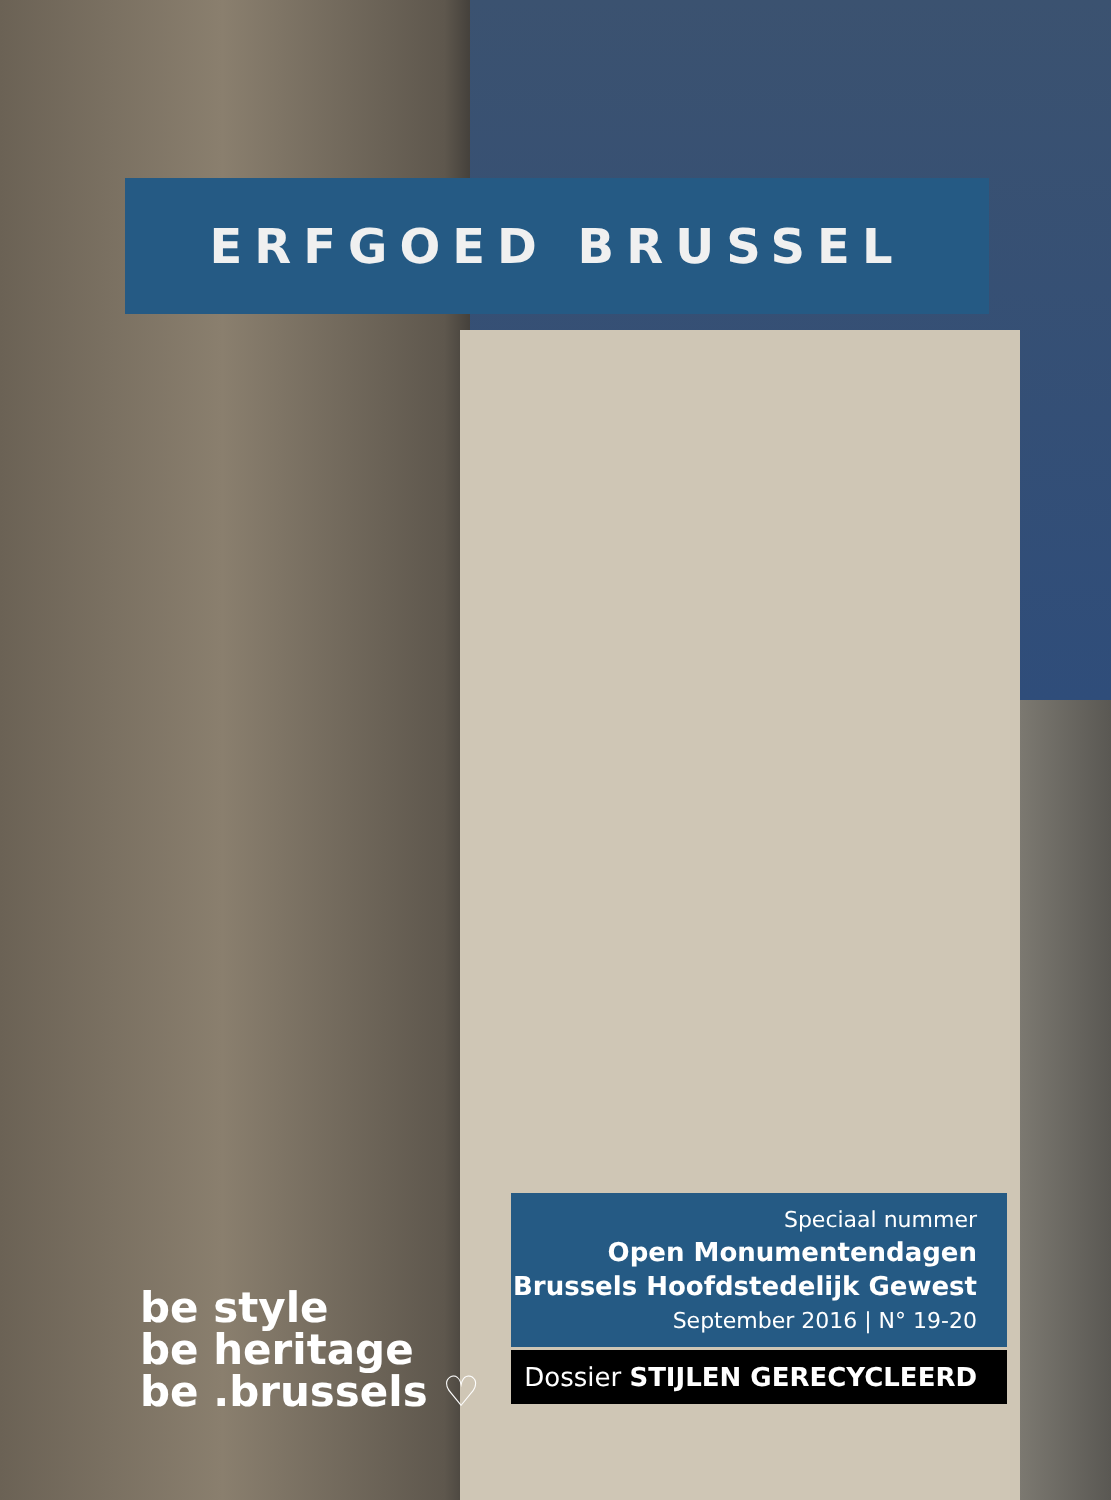ERFGOED BRUSSEL
Speciaal nummer
Open Monumentendagen
Brussels Hoofdstedelijk Gewest
September 2016 | N° 19-20
Dossier STIJLEN GERECYCLEERD
be style
be heritage
be .brussels ♡